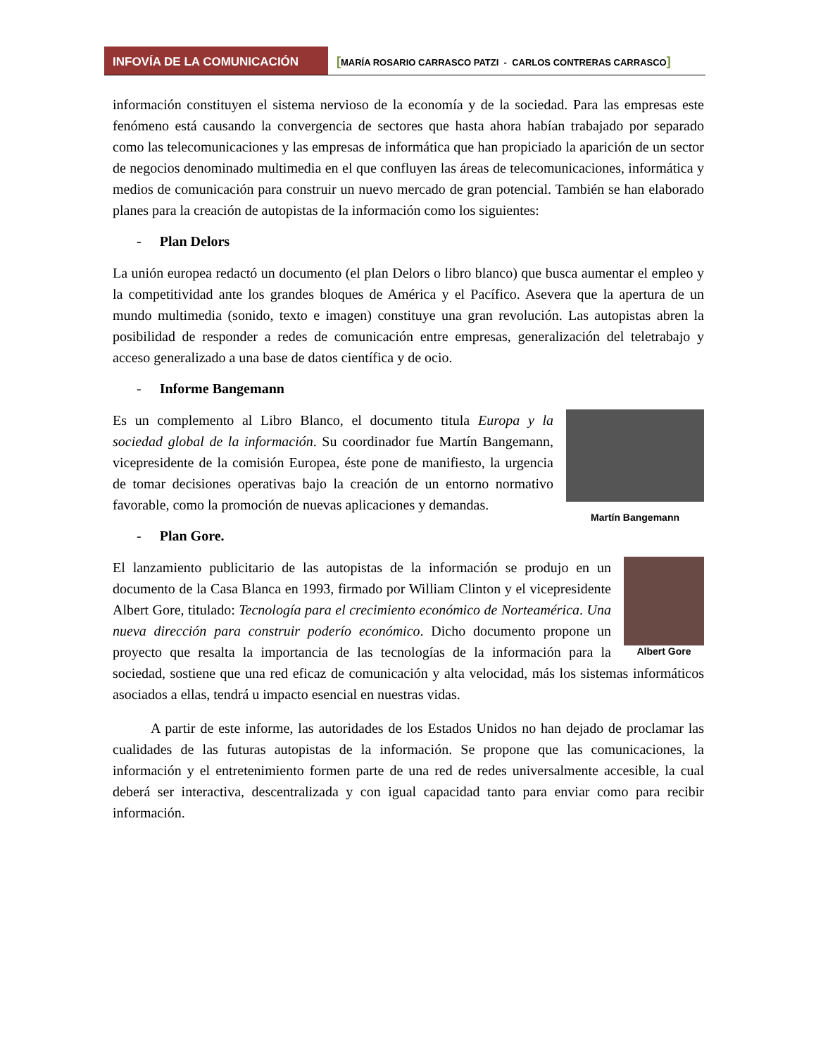INFOVÍA DE LA COMUNICACIÓN
[MARÍA ROSARIO CARRASCO PATZI - CARLOS CONTRERAS CARRASCO]
información constituyen el sistema nervioso de la economía y de la sociedad. Para las empresas este fenómeno está causando la convergencia de sectores que hasta ahora habían trabajado por separado como las telecomunicaciones y las empresas de informática que han propiciado la aparición de un sector de negocios denominado multimedia en el que confluyen las áreas de telecomunicaciones, informática y medios de comunicación para construir un nuevo mercado de gran potencial. También se han elaborado planes para la creación de autopistas de la información como los siguientes:
- Plan Delors
La unión europea redactó un documento (el plan Delors o libro blanco) que busca aumentar el empleo y la competitividad ante los grandes bloques de América y el Pacífico. Asevera que la apertura de un mundo multimedia (sonido, texto e imagen) constituye una gran revolución. Las autopistas abren la posibilidad de responder a redes de comunicación entre empresas, generalización del teletrabajo y acceso generalizado a una base de datos científica y de ocio.
- Informe Bangemann
Martín Bangemann
Es un complemento al Libro Blanco, el documento titula Europa y la sociedad global de la información. Su coordinador fue Martín Bangemann, vicepresidente de la comisión Europea, éste pone de manifiesto, la urgencia de tomar decisiones operativas bajo la creación de un entorno normativo favorable, como la promoción de nuevas aplicaciones y demandas.
- Plan Gore.
Albert Gore
El lanzamiento publicitario de las autopistas de la información se produjo en un documento de la Casa Blanca en 1993, firmado por William Clinton y el vicepresidente Albert Gore, titulado: Tecnología para el crecimiento económico de Norteamérica. Una nueva dirección para construir poderío económico. Dicho documento propone un proyecto que resalta la importancia de las tecnologías de la información para la sociedad, sostiene que una red eficaz de comunicación y alta velocidad, más los sistemas informáticos asociados a ellas, tendrá u impacto esencial en nuestras vidas.
A partir de este informe, las autoridades de los Estados Unidos no han dejado de proclamar las cualidades de las futuras autopistas de la información. Se propone que las comunicaciones, la información y el entretenimiento formen parte de una red de redes universalmente accesible, la cual deberá ser interactiva, descentralizada y con igual capacidad tanto para enviar como para recibir información.